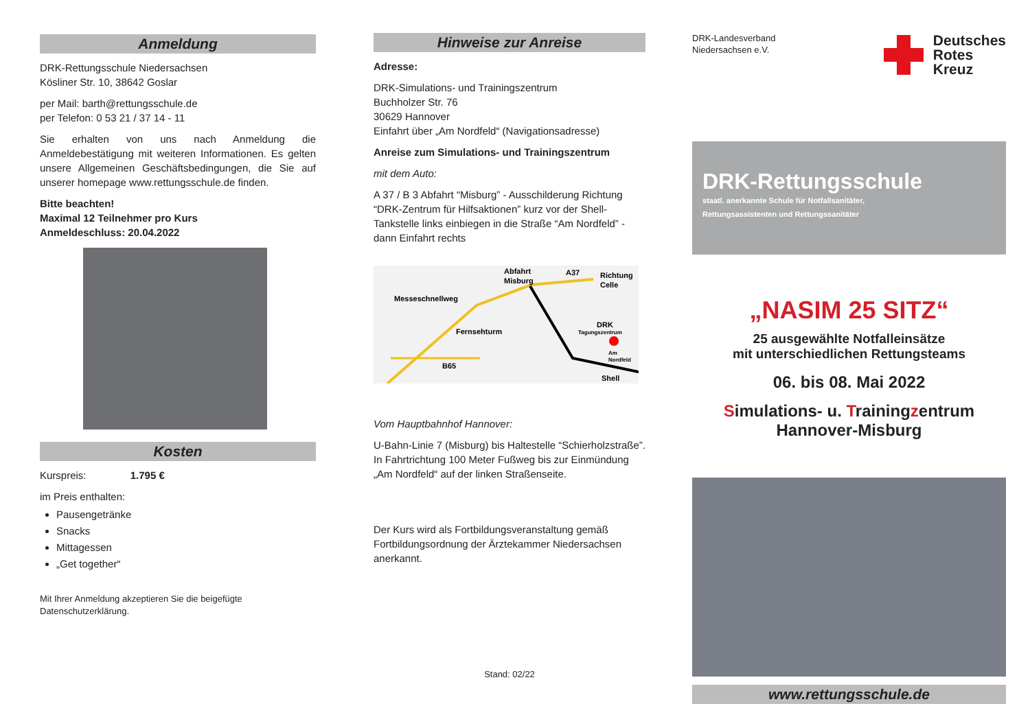Anmeldung
DRK-Rettungsschule Niedersachsen
Kösliner Str. 10, 38642 Goslar
per Mail: barth@rettungsschule.de
per Telefon: 0 53 21 / 37 14 - 11
Sie erhalten von uns nach Anmeldung die Anmeldebestätigung mit weiteren Informationen. Es gelten unsere Allgemeinen Geschäftsbedingungen, die Sie auf unserer homepage www.rettungsschule.de finden.
Bitte beachten!
Maximal 12 Teilnehmer pro Kurs
Anmeldeschluss: 20.04.2022
Kosten
Kurspreis: 1.795 €
im Preis enthalten:
Pausengetränke
Snacks
Mittagessen
„Get together“
Mit Ihrer Anmeldung akzeptieren Sie die beigefügte Datenschutzerklärung.
Hinweise zur Anreise
Adresse:
DRK-Simulations- und Trainingszentrum
Buchholzer Str. 76
30629 Hannover
Einfahrt über „Am Nordfeld“ (Navigationsadresse)
Anreise zum Simulations- und Trainingszentrum
mit dem Auto:
A 37 / B 3 Abfahrt “Misburg” - Ausschilderung Richtung “DRK-Zentrum für Hilfsaktionen” kurz vor der Shell-Tankstelle links einbiegen in die Straße “Am Nordfeld” - dann Einfahrt rechts
Abfahrt
Misburg
A37
Richtung
Celle
Messeschnellweg
Fernsehturm
B65
DRK
Tagungszentrum
Am
Nordfeld
Shell
Vom Hauptbahnhof Hannover:
U-Bahn-Linie 7 (Misburg) bis Haltestelle “Schierholzstraße”. In Fahrtrichtung 100 Meter Fußweg bis zur Einmündung „Am Nordfeld“ auf der linken Straßenseite.
Der Kurs wird als Fortbildungsveranstaltung gemäß Fortbildungsordnung der Ärztekammer Niedersachsen anerkannt.
Stand: 02/22
DRK-Landesverband
Niedersachsen e.V.
Deutsches
Rotes
Kreuz
DRK-Rettungsschule
staatl. anerkannte Schule für Notfallsanitäter,
Rettungsassistenten und Rettungssanitäter
„NASIM 25 SITZ“
25 ausgewählte Notfalleinsätze
mit unterschiedlichen Rettungsteams
06. bis 08. Mai 2022
Simulations- u. Trainingzentrum
Hannover-Misburg
www.rettungsschule.de